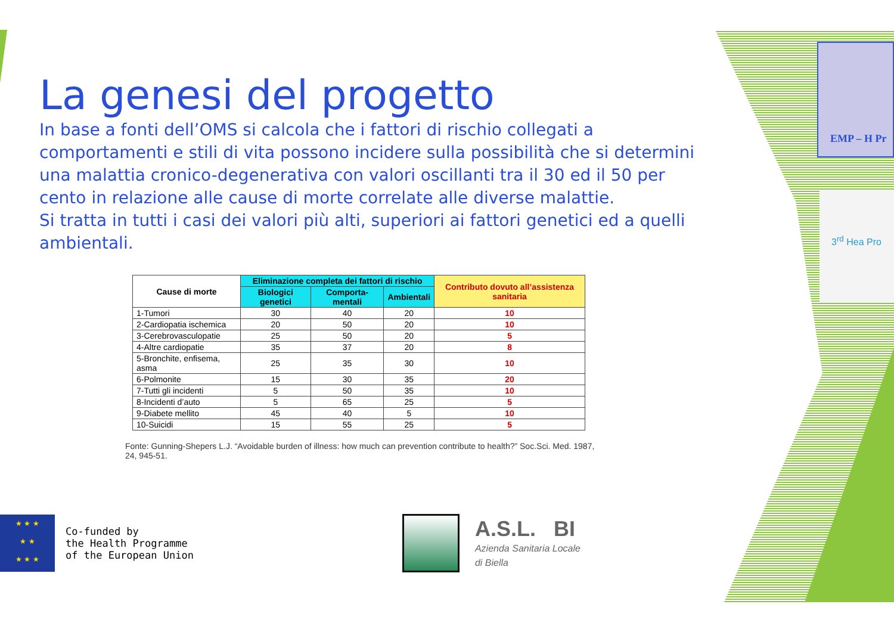EMP – H Pr
3<sup>rd</sup> Hea Pro
La genesi del progetto
In base a fonti dell’OMS si calcola che i fattori di rischio collegati a comportamenti e stili di vita possono incidere sulla possibilità che si determini una malattia cronico-degenerativa con valori oscillanti tra il 30 ed il 50 per cento in relazione alle cause di morte correlate alle diverse malattie.
Si tratta in tutti i casi dei valori più alti, superiori ai fattori genetici ed a quelli ambientali.
| Cause di morte | Eliminazione completa dei fattori di rischio | | | Contributo dovuto all’assistenza sanitaria |
| --- | --- | --- | --- | --- |
| | Biologici genetici | Comporta-mentali | Ambientali | |
| 1-Tumori | 30 | 40 | 20 | 10 |
| 2-Cardiopatia ischemica | 20 | 50 | 20 | 10 |
| 3-Cerebrovasculopatie | 25 | 50 | 20 | 5 |
| 4-Altre cardiopatie | 35 | 37 | 20 | 8 |
| 5-Bronchite, enfisema, asma | 25 | 35 | 30 | 10 |
| 6-Polmonite | 15 | 30 | 35 | 20 |
| 7-Tutti gli incidenti | 5 | 50 | 35 | 10 |
| 8-Incidenti d’auto | 5 | 65 | 25 | 5 |
| 9-Diabete mellito | 45 | 40 | 5 | 10 |
| 10-Suicidi | 15 | 55 | 25 | 5 |
Fonte: Gunning-Shepers L.J. “Avoidable burden of illness: how much can prevention contribute to health?” Soc.Sci. Med. 1987, 24, 945-51.
★ ★ ★
★ ★
★ ★ ★
Co-funded by
the Health Programme
of the European Union
A.S.L. BI
Azienda Sanitaria Locale
di Biella